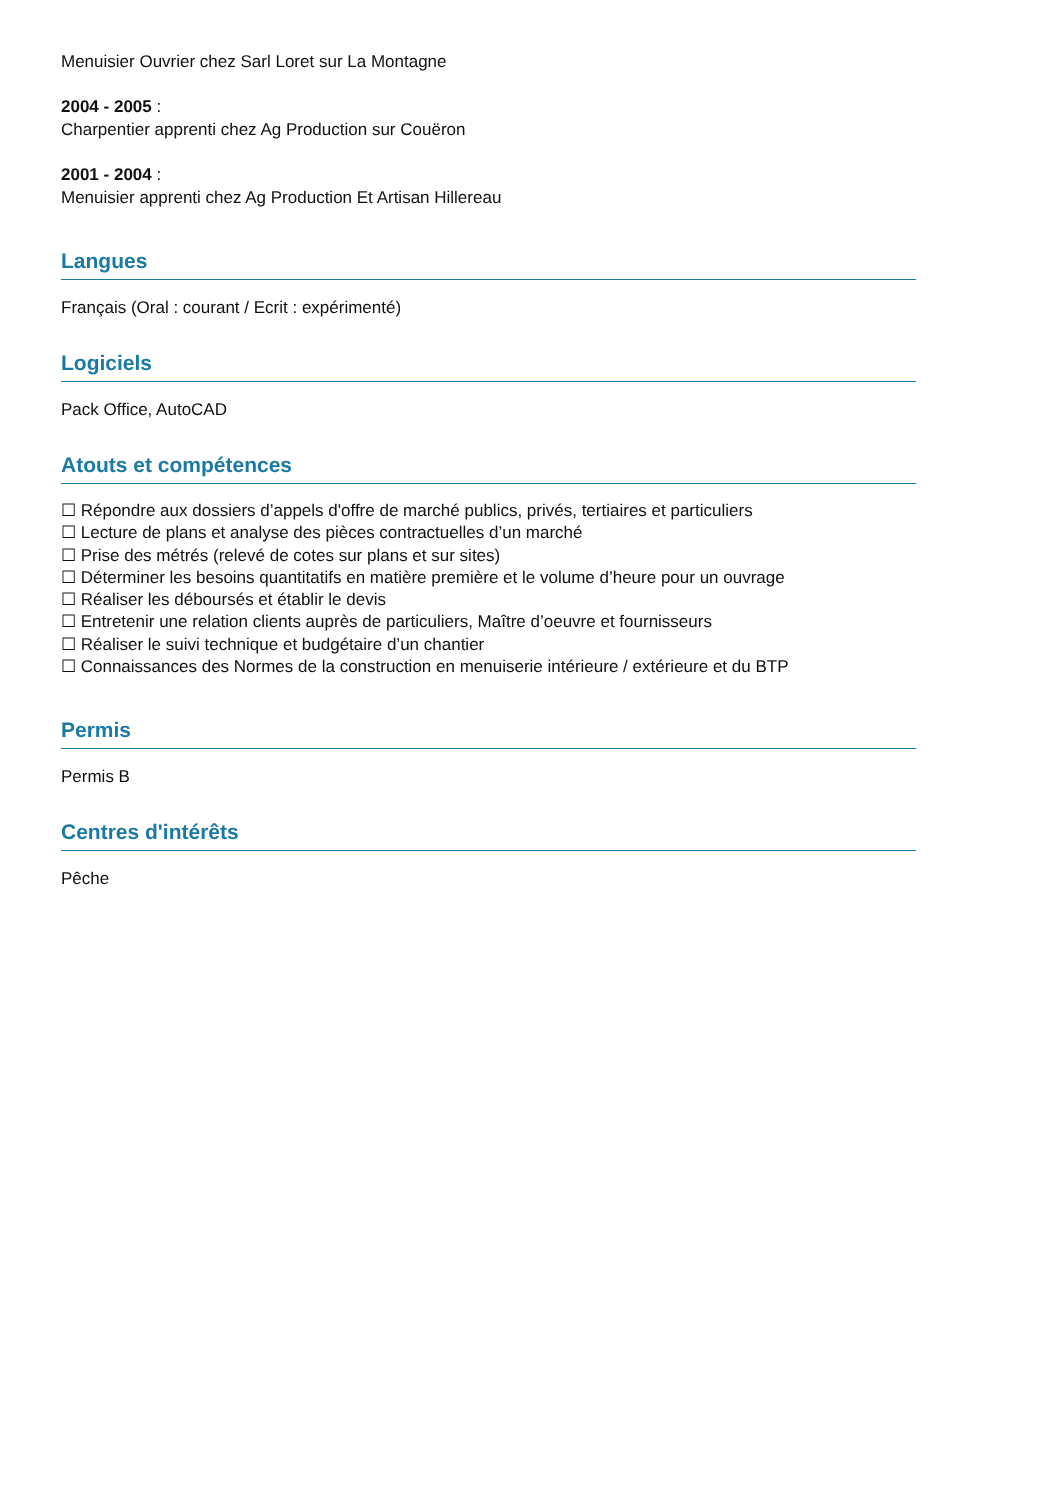Menuisier Ouvrier chez Sarl Loret sur La Montagne
2004 - 2005 :
Charpentier apprenti chez Ag Production sur Couëron
2001 - 2004 :
Menuisier apprenti chez Ag Production Et Artisan Hillereau
Langues
Français (Oral : courant / Ecrit : expérimenté)
Logiciels
Pack Office, AutoCAD
Atouts et compétences
☐ Répondre aux dossiers d’appels d'offre de marché publics, privés, tertiaires et particuliers
☐ Lecture de plans et analyse des pièces contractuelles d’un marché
☐ Prise des métrés (relevé de cotes sur plans et sur sites)
☐ Déterminer les besoins quantitatifs en matière première et le volume d’heure pour un ouvrage
☐ Réaliser les déboursés et établir le devis
☐ Entretenir une relation clients auprès de particuliers, Maître d’oeuvre et fournisseurs
☐ Réaliser le suivi technique et budgétaire d’un chantier
☐ Connaissances des Normes de la construction en menuiserie intérieure / extérieure et du BTP
Permis
Permis B
Centres d'intérêts
Pêche